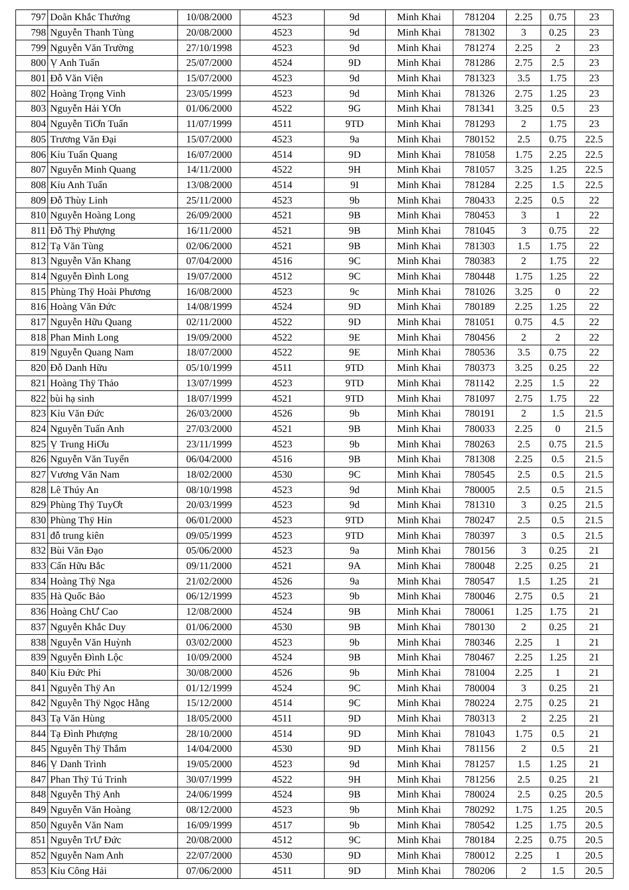| 797 | Doãn Khắc Thưởng | 10/08/2000 | 4523 | 9d | Minh Khai | 781204 | 2.25 | 0.75 | 23 |
| 798 | Nguyễn Thanh Tùng | 20/08/2000 | 4523 | 9d | Minh Khai | 781302 | 3 | 0.25 | 23 |
| 799 | Nguyễn Văn Trường | 27/10/1998 | 4523 | 9d | Minh Khai | 781274 | 2.25 | 2 | 23 |
| 800 | Ṿ Anh Tuấn | 25/07/2000 | 4524 | 9D | Minh Khai | 781286 | 2.75 | 2.5 | 23 |
| 801 | Đỗ Văn Viên | 15/07/2000 | 4523 | 9d | Minh Khai | 781323 | 3.5 | 1.75 | 23 |
| 802 | Hoàng Trọng Vinh | 23/05/1999 | 4523 | 9d | Minh Khai | 781326 | 2.75 | 1.25 | 23 |
| 803 | Nguyễn Hải YƠn | 01/06/2000 | 4522 | 9G | Minh Khai | 781341 | 3.25 | 0.5 | 23 |
| 804 | Nguyễn TiƠn Tuấn | 11/07/1999 | 4511 | 9TD | Minh Khai | 781293 | 2 | 1.75 | 23 |
| 805 | Trương Văn Đại | 15/07/2000 | 4523 | 9a | Minh Khai | 780152 | 2.5 | 0.75 | 22.5 |
| 806 | Kỉu Tuấn Quang | 16/07/2000 | 4514 | 9D | Minh Khai | 781058 | 1.75 | 2.25 | 22.5 |
| 807 | Nguyễn Minh Quang | 14/11/2000 | 4522 | 9H | Minh Khai | 781057 | 3.25 | 1.25 | 22.5 |
| 808 | Kỉu Anh Tuấn | 13/08/2000 | 4514 | 9I | Minh Khai | 781284 | 2.25 | 1.5 | 22.5 |
| 809 | Đỗ Thùy Linh | 25/11/2000 | 4523 | 9b | Minh Khai | 780433 | 2.25 | 0.5 | 22 |
| 810 | Nguyễn Hoàng Long | 26/09/2000 | 4521 | 9B | Minh Khai | 780453 | 3 | 1 | 22 |
| 811 | Đỗ Thÿ Phượng | 16/11/2000 | 4521 | 9B | Minh Khai | 781045 | 3 | 0.75 | 22 |
| 812 | Tạ Văn Tùng | 02/06/2000 | 4521 | 9B | Minh Khai | 781303 | 1.5 | 1.75 | 22 |
| 813 | Nguyễn Văn Khang | 07/04/2000 | 4516 | 9C | Minh Khai | 780383 | 2 | 1.75 | 22 |
| 814 | Nguyễn Đình Long | 19/07/2000 | 4512 | 9C | Minh Khai | 780448 | 1.75 | 1.25 | 22 |
| 815 | Phùng Thÿ Hoài Phương | 16/08/2000 | 4523 | 9c | Minh Khai | 781026 | 3.25 | 0 | 22 |
| 816 | Hoàng Văn Đức | 14/08/1999 | 4524 | 9D | Minh Khai | 780189 | 2.25 | 1.25 | 22 |
| 817 | Nguyễn Hữu Quang | 02/11/2000 | 4522 | 9D | Minh Khai | 781051 | 0.75 | 4.5 | 22 |
| 818 | Phan Minh Long | 19/09/2000 | 4522 | 9E | Minh Khai | 780456 | 2 | 2 | 22 |
| 819 | Nguyễn Quang Nam | 18/07/2000 | 4522 | 9E | Minh Khai | 780536 | 3.5 | 0.75 | 22 |
| 820 | Đỗ Danh Hữu | 05/10/1999 | 4511 | 9TD | Minh Khai | 780373 | 3.25 | 0.25 | 22 |
| 821 | Hoàng Thÿ Thảo | 13/07/1999 | 4523 | 9TD | Minh Khai | 781142 | 2.25 | 1.5 | 22 |
| 822 | bùi hạ sinh | 18/07/1999 | 4521 | 9TD | Minh Khai | 781097 | 2.75 | 1.75 | 22 |
| 823 | Kỉu Văn Đức | 26/03/2000 | 4526 | 9b | Minh Khai | 780191 | 2 | 1.5 | 21.5 |
| 824 | Nguyễn Tuấn Anh | 27/03/2000 | 4521 | 9B | Minh Khai | 780033 | 2.25 | 0 | 21.5 |
| 825 | Ṿ Trung HiƠu | 23/11/1999 | 4523 | 9b | Minh Khai | 780263 | 2.5 | 0.75 | 21.5 |
| 826 | Nguyễn Văn Tuyển | 06/04/2000 | 4516 | 9B | Minh Khai | 781308 | 2.25 | 0.5 | 21.5 |
| 827 | Vương Văn Nam | 18/02/2000 | 4530 | 9C | Minh Khai | 780545 | 2.5 | 0.5 | 21.5 |
| 828 | Lê Thúy An | 08/10/1998 | 4523 | 9d | Minh Khai | 780005 | 2.5 | 0.5 | 21.5 |
| 829 | Phùng Thÿ TuyƠt | 20/03/1999 | 4523 | 9d | Minh Khai | 781310 | 3 | 0.25 | 21.5 |
| 830 | Phùng Thÿ Hỉn | 06/01/2000 | 4523 | 9TD | Minh Khai | 780247 | 2.5 | 0.5 | 21.5 |
| 831 | đỗ trung kiên | 09/05/1999 | 4523 | 9TD | Minh Khai | 780397 | 3 | 0.5 | 21.5 |
| 832 | Bùi Văn Đạo | 05/06/2000 | 4523 | 9a | Minh Khai | 780156 | 3 | 0.25 | 21 |
| 833 | Cấn Hữu Bắc | 09/11/2000 | 4521 | 9A | Minh Khai | 780048 | 2.25 | 0.25 | 21 |
| 834 | Hoàng Thÿ Nga | 21/02/2000 | 4526 | 9a | Minh Khai | 780547 | 1.5 | 1.25 | 21 |
| 835 | Hà Quốc Bảo | 06/12/1999 | 4523 | 9b | Minh Khai | 780046 | 2.75 | 0.5 | 21 |
| 836 | Hoàng ChƯ Cao | 12/08/2000 | 4524 | 9B | Minh Khai | 780061 | 1.25 | 1.75 | 21 |
| 837 | Nguyễn Khắc Duy | 01/06/2000 | 4530 | 9B | Minh Khai | 780130 | 2 | 0.25 | 21 |
| 838 | Nguyễn Văn Huỳnh | 03/02/2000 | 4523 | 9b | Minh Khai | 780346 | 2.25 | 1 | 21 |
| 839 | Nguyễn Đình Lộc | 10/09/2000 | 4524 | 9B | Minh Khai | 780467 | 2.25 | 1.25 | 21 |
| 840 | Kỉu Đức Phi | 30/08/2000 | 4526 | 9b | Minh Khai | 781004 | 2.25 | 1 | 21 |
| 841 | Nguyễn Thÿ An | 01/12/1999 | 4524 | 9C | Minh Khai | 780004 | 3 | 0.25 | 21 |
| 842 | Nguyễn Thÿ Ngọc Hằng | 15/12/2000 | 4514 | 9C | Minh Khai | 780224 | 2.75 | 0.25 | 21 |
| 843 | Tạ Văn Hùng | 18/05/2000 | 4511 | 9D | Minh Khai | 780313 | 2 | 2.25 | 21 |
| 844 | Tạ Đình Phượng | 28/10/2000 | 4514 | 9D | Minh Khai | 781043 | 1.75 | 0.5 | 21 |
| 845 | Nguyễn Thÿ Thắm | 14/04/2000 | 4530 | 9D | Minh Khai | 781156 | 2 | 0.5 | 21 |
| 846 | Ṿ Danh Trình | 19/05/2000 | 4523 | 9d | Minh Khai | 781257 | 1.5 | 1.25 | 21 |
| 847 | Phan Thÿ Tú Trinh | 30/07/1999 | 4522 | 9H | Minh Khai | 781256 | 2.5 | 0.25 | 21 |
| 848 | Nguyễn Thÿ Anh | 24/06/1999 | 4524 | 9B | Minh Khai | 780024 | 2.5 | 0.25 | 20.5 |
| 849 | Nguyễn Văn Hoàng | 08/12/2000 | 4523 | 9b | Minh Khai | 780292 | 1.75 | 1.25 | 20.5 |
| 850 | Nguyễn Văn Nam | 16/09/1999 | 4517 | 9b | Minh Khai | 780542 | 1.25 | 1.75 | 20.5 |
| 851 | Nguyễn TrƯ Đức | 20/08/2000 | 4512 | 9C | Minh Khai | 780184 | 2.25 | 0.75 | 20.5 |
| 852 | Nguyễn Nam Anh | 22/07/2000 | 4530 | 9D | Minh Khai | 780012 | 2.25 | 1 | 20.5 |
| 853 | Kỉu Công Hải | 07/06/2000 | 4511 | 9D | Minh Khai | 780206 | 2 | 1.5 | 20.5 |